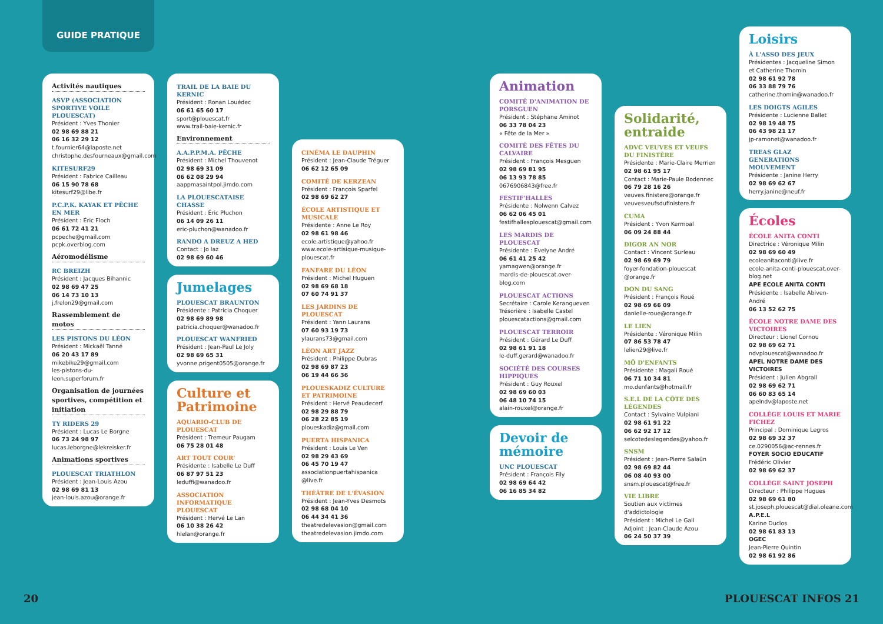GUIDE PRATIQUE
Activités nautiques
ASVP (ASSOCIATION SPORTIVE VOILE PLOUESCAT)
Président : Yves Thonier
02 98 69 88 21
06 16 32 29 12
t.fournier64@laposte.net
christophe.desfourneaux@gmail.com
KITESURF29
Président : Fabrice Cailleau
06 15 90 78 68
kitesurf29@libe.fr
P.C.P.K. KAYAK ET PÊCHE EN MER
Président : Éric Floch
06 61 72 41 21
pcpeche@gmail.com
pcpk.overblog.com
Aéromodélisme
RC BREIZH
Président : Jacques Bihannic
02 98 69 47 25
06 14 73 10 13
j.frelon29@gmail.com
Rassemblement de motos
LES PISTONS DU LÉON
Président : Mickaël Tanné
06 20 43 17 89
mikebike29@gmail.com
les-pistons-du-leon.superforum.fr
Organisation de journées sportives, compétition et initiation
TY RIDERS 29
Président : Lucas Le Borgne
06 73 24 98 97
lucas.leborgne@lekreisker.fr
Animations sportives
PLOUESCAT TRIATHLON
Président : Jean-Louis Azou
02 98 69 81 13
jean-louis.azou@orange.fr
TRAIL DE LA BAIE DU KERNIC
Président : Ronan Louédec
06 61 65 60 17
sport@plouescat.fr
www.trail-baie-kernic.fr
Environnement
A.A.P.P.M.A. PÊCHE
Président : Michel Thouvenot
02 98 69 31 09
06 62 08 29 94
aappmasaintpol.jimdo.com
LA PLOUESCATAISE CHASSE
Président : Éric Pluchon
06 14 09 26 11
eric-pluchon@wanadoo.fr
RANDO A DREUZ A HED
Contact : Jo laz
02 98 69 60 46
Jumelages
PLOUESCAT BRAUNTON
Présidente : Patricia Choquer
02 98 69 89 98
patricia.choquer@wanadoo.fr
PLOUESCAT WANFRIED
Président : Jean-Paul Le Joly
02 98 69 65 31
yvonne.prigent0505@orange.fr
Culture et Patrimoine
AQUARIO-CLUB DE PLOUESCAT
Président : Tremeur Paugam
06 75 28 01 48
ART TOUT COUR'
Présidente : Isabelle Le Duff
06 87 97 51 23
leduffi@wanadoo.fr
ASSOCIATION INFORMATIQUE PLOUESCAT
Président : Hervé Le Lan
06 10 38 26 42
hlelan@orange.fr
CINÉMA LE DAUPHIN
Président : Jean-Claude Tréguer
06 62 12 65 09
COMITÉ DE KERZEAN
Président : François Sparfel
02 98 69 62 27
ÉCOLE ARTISTIQUE ET MUSICALE
Présidente : Anne Le Roy
02 98 61 98 46
ecole.artistique@yahoo.fr
www.ecole-artisique-musique-plouescat.fr
FANFARE DU LÉON
Président : Michel Huguen
02 98 69 68 18
07 60 74 91 37
LES JARDINS DE PLOUESCAT
Président : Yann Laurans
07 60 93 19 73
ylaurans73@gmail.com
LÉON ART JAZZ
Président : Philippe Dubras
02 98 69 87 23
06 19 44 66 36
PLOUESKADIZ CULTURE ET PATRIMOINE
Président : Hervé Peaudecerf
02 98 29 88 79
06 28 22 85 19
ploueskadiz@gmail.com
PUERTA HISPANICA
Président : Louis Le Ven
02 98 29 43 69
06 45 70 19 47
associationpuertahispanica @live.fr
THÉÂTRE DE L'ÉVASION
Président : Jean-Yves Desmots
02 98 68 04 10
06 44 34 41 36
theatredelevasion@gmail.com
theatredelevasion.jimdo.com
Animation
COMITÉ D'ANIMATION DE PORSGUEN
Président : Stéphane Aminot
06 33 78 04 23
« Fête de la Mer »
COMITÉ DES FÊTES DU CALVAIRE
Président : François Mesguen
02 98 69 81 95
06 13 93 78 85
0676906843@free.fr
FESTIF'HALLES
Présidente : Nolwenn Calvez
06 62 06 45 01
festifhallesplouescat@gmail.com
LES MARDIS DE PLOUESCAT
Présidente : Evelyne André
06 61 41 25 42
yamagwen@orange.fr
mardis-de-plouescat.over-blog.com
PLOUESCAT ACTIONS
Secrétaire : Carole Kerangueven
Trésorière : Isabelle Castel
plouescatactions@gmail.com
PLOUESCAT TERROIR
Président : Gérard Le Duff
02 98 61 91 18
le-duff.gerard@wanadoo.fr
SOCIÉTÉ DES COURSES HIPPIQUES
Président : Guy Rouxel
02 98 69 60 03
06 48 10 74 15
alain-rouxel@orange.fr
Devoir de mémoire
UNC PLOUESCAT
Président : François Fily
02 98 69 64 42
06 16 85 34 82
Solidarité, entraide
ADVC VEUVES ET VEUFS DU FINISTÈRE
Présidente : Marie-Claire Merrien
02 98 61 95 17
Contact : Marie-Paule Bodennec
06 79 28 16 26
veuves.finistere@orange.fr
veuvesveufsdufinistere.fr
CUMA
Président : Yvon Kermoal
06 09 24 88 44
DIGOR AN NOR
Contact : Vincent Surleau
02 98 69 69 79
foyer-fondation-plouescat @orange.fr
DON DU SANG
Président : François Roué
02 98 69 66 09
danielle-roue@orange.fr
LE LIEN
Présidente : Véronique Milin
07 86 53 78 47
lelien29@live.fr
MÔ D'ENFANTS
Présidente : Magali Roué
06 71 10 34 81
mo.denfants@hotmail.fr
S.E.L DE LA CÔTE DES LÉGENDES
Contact : Sylvaine Vulpiani
02 98 61 91 22
06 62 92 17 12
selcotedeslegendes@yahoo.fr
SNSM
Président : Jean-Pierre Salaün
02 98 69 82 44
06 08 40 93 00
snsm.plouescat@free.fr
VIE LIBRE
Soutien aux victimes d'addictologie
Président : Michel Le Gall
Adjoint : Jean-Claude Azou
06 24 50 37 39
Loisirs
À L'ASSO DES JEUX
Présidentes : Jacqueline Simon et Catherine Thomin
02 98 61 92 78
06 33 88 79 76
catherine.thomin@wanadoo.fr
LES DOIGTS AGILES
Présidente : Lucienne Ballet
02 98 19 48 75
06 43 98 21 17
jp-ramonet@wanadoo.fr
TREAS GLAZ GENERATIONS MOUVEMENT
Présidente : Janine Herry
02 98 69 62 67
herry.janine@neuf.fr
Écoles
ÉCOLE ANITA CONTI
Directrice : Véronique Milin
02 98 69 60 49
ecoleanitaconti@live.fr
ecole-anita-conti-plouescat.over-blog.net
APE ECOLE ANITA CONTI
Présidente : Isabelle Abiven-André
06 13 52 62 75
ÉCOLE NOTRE DAME DES VICTOIRES
Directeur : Lionel Cornou
02 98 69 62 71
ndvplouescat@wanadoo.fr
APEL NOTRE DAME DES VICTOIRES
Président : Julien Abgrall
02 98 69 62 71
06 60 83 65 14
apelndv@laposte.net
COLLÈGE LOUIS ET MARIE FICHEZ
Principal : Dominique Legros
02 98 69 32 37
ce.0290056@ac-rennes.fr
FOYER SOCIO EDUCATIF
Frédéric Olivier
02 98 69 62 37
COLLÈGE SAINT JOSEPH
Directeur : Philippe Hugues
02 98 69 61 80
st.joseph.plouescat@dial.oleane.com
A.P.E.L
Karine Duclos
02 98 61 83 13
OGEC
Jean-Pierre Quintin
02 98 61 92 86
20 PLOUESCAT INFOS 21